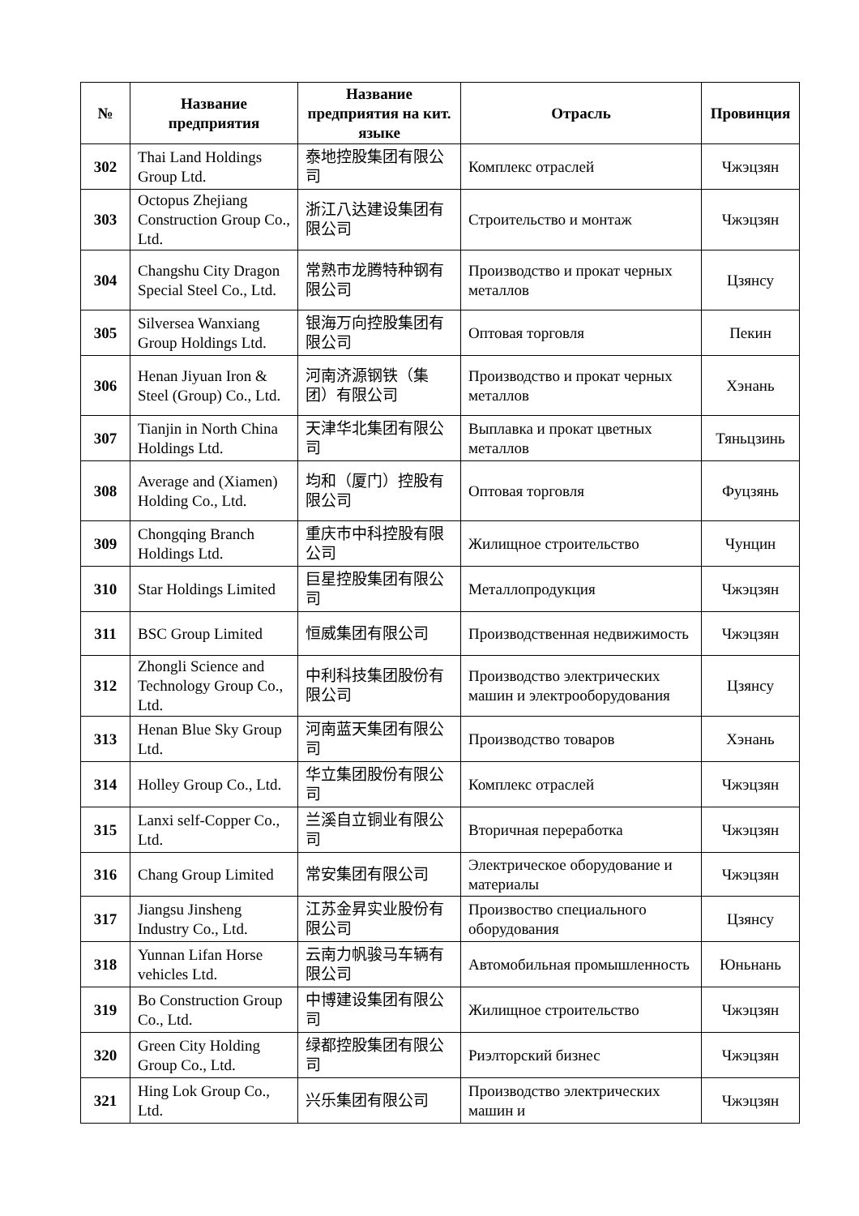| № | Название предприятия | Название предприятия на кит. языке | Отрасль | Провинция |
| --- | --- | --- | --- | --- |
| 302 | Thai Land Holdings Group Ltd. | 泰地控股集团有限公司 | Комплекс отраслей | Чжэцзян |
| 303 | Octopus Zhejiang Construction Group Co., Ltd. | 浙江八达建设集团有限公司 | Строительство и монтаж | Чжэцзян |
| 304 | Changshu City Dragon Special Steel Co., Ltd. | 常熟市龙腾特种钢有限公司 | Производство и прокат черных металлов | Цзянсу |
| 305 | Silversea Wanxiang Group Holdings Ltd. | 银海万向控股集团有限公司 | Оптовая торговля | Пекин |
| 306 | Henan Jiyuan Iron & Steel (Group) Co., Ltd. | 河南济源钢铁（集团）有限公司 | Производство и прокат черных металлов | Хэнань |
| 307 | Tianjin in North China Holdings Ltd. | 天津华北集团有限公司 | Выплавка и прокат цветных металлов | Тяньцзинь |
| 308 | Average and (Xiamen) Holding Co., Ltd. | 均和（厦门）控股有限公司 | Оптовая торговля | Фуцзянь |
| 309 | Chongqing Branch Holdings Ltd. | 重庆市中科控股有限公司 | Жилищное строительство | Чунцин |
| 310 | Star Holdings Limited | 巨星控股集团有限公司 | Металлопродукция | Чжэцзян |
| 311 | BSC Group Limited | 恒威集团有限公司 | Производственная недвижимость | Чжэцзян |
| 312 | Zhongli Science and Technology Group Co., Ltd. | 中利科技集团股份有限公司 | Производство электрических машин и электрооборудования | Цзянсу |
| 313 | Henan Blue Sky Group Ltd. | 河南蓝天集团有限公司 | Производство товаров | Хэнань |
| 314 | Holley Group Co., Ltd. | 华立集团股份有限公司 | Комплекс отраслей | Чжэцзян |
| 315 | Lanxi self-Copper Co., Ltd. | 兰溪自立铜业有限公司 | Вторичная переработка | Чжэцзян |
| 316 | Chang Group Limited | 常安集团有限公司 | Электрическое оборудование и материалы | Чжэцзян |
| 317 | Jiangsu Jinsheng Industry Co., Ltd. | 江苏金昇实业股份有限公司 | Произвоство специального оборудования | Цзянсу |
| 318 | Yunnan Lifan Horse vehicles Ltd. | 云南力帆骏马车辆有限公司 | Автомобильная промышленность | Юньнань |
| 319 | Bo Construction Group Co., Ltd. | 中博建设集团有限公司 | Жилищное строительство | Чжэцзян |
| 320 | Green City Holding Group Co., Ltd. | 绿都控股集团有限公司 | Риэлторский бизнес | Чжэцзян |
| 321 | Hing Lok Group Co., Ltd. | 兴乐集团有限公司 | Производство электрических машин и | Чжэцзян |